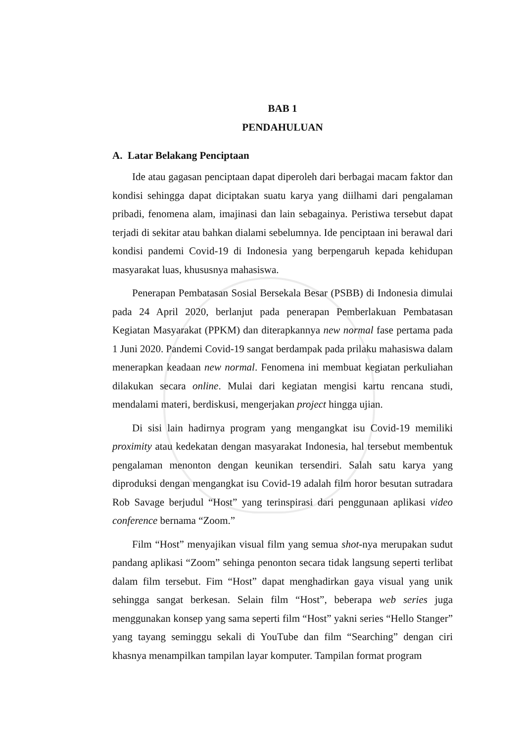BAB 1
PENDAHULUAN
A. Latar Belakang Penciptaan
Ide atau gagasan penciptaan dapat diperoleh dari berbagai macam faktor dan kondisi sehingga dapat diciptakan suatu karya yang diilhami dari pengalaman pribadi, fenomena alam, imajinasi dan lain sebagainya. Peristiwa tersebut dapat terjadi di sekitar atau bahkan dialami sebelumnya. Ide penciptaan ini berawal dari kondisi pandemi Covid-19 di Indonesia yang berpengaruh kepada kehidupan masyarakat luas, khususnya mahasiswa.
Penerapan Pembatasan Sosial Bersekala Besar (PSBB) di Indonesia dimulai pada 24 April 2020, berlanjut pada penerapan Pemberlakuan Pembatasan Kegiatan Masyarakat (PPKM) dan diterapkannya new normal fase pertama pada 1 Juni 2020. Pandemi Covid-19 sangat berdampak pada prilaku mahasiswa dalam menerapkan keadaan new normal. Fenomena ini membuat kegiatan perkuliahan dilakukan secara online. Mulai dari kegiatan mengisi kartu rencana studi, mendalami materi, berdiskusi, mengerjakan project hingga ujian.
Di sisi lain hadirnya program yang mengangkat isu Covid-19 memiliki proximity atau kedekatan dengan masyarakat Indonesia, hal tersebut membentuk pengalaman menonton dengan keunikan tersendiri. Salah satu karya yang diproduksi dengan mengangkat isu Covid-19 adalah film horor besutan sutradara Rob Savage berjudul “Host” yang terinspirasi dari penggunaan aplikasi video conference bernama “Zoom.”
Film “Host” menyajikan visual film yang semua shot-nya merupakan sudut pandang aplikasi “Zoom” sehinga penonton secara tidak langsung seperti terlibat dalam film tersebut. Fim “Host” dapat menghadirkan gaya visual yang unik sehingga sangat berkesan. Selain film “Host”, beberapa web series juga menggunakan konsep yang sama seperti film “Host” yakni series “Hello Stanger” yang tayang seminggu sekali di YouTube dan film “Searching” dengan ciri khasnya menampilkan tampilan layar komputer. Tampilan format program